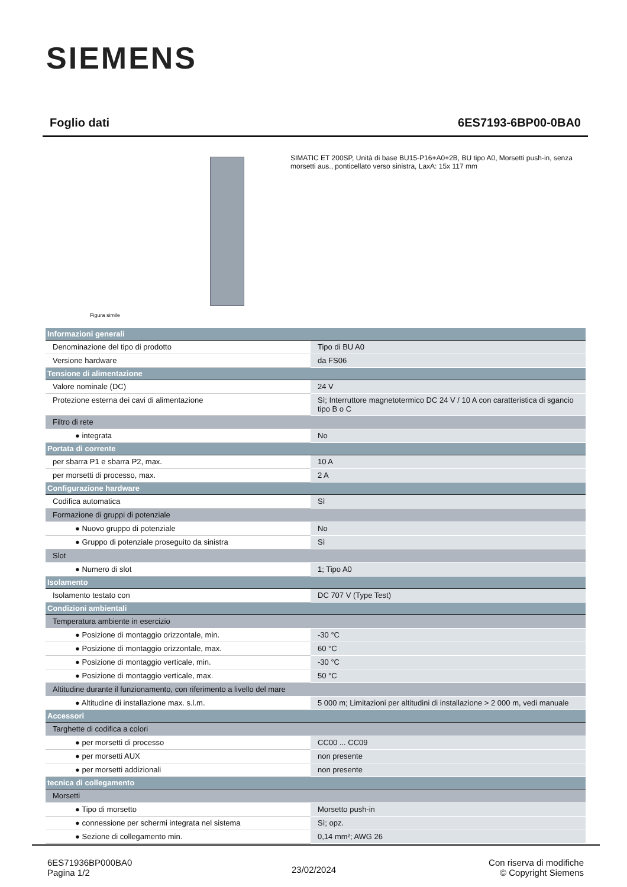SIEMENS
Foglio dati 6ES7193-6BP00-0BA0
Figura simile
SIMATIC ET 200SP, Unità di base BU15-P16+A0+2B, BU tipo A0, Morsetti push-in, senza morsetti aus., ponticellato verso sinistra, LaxA: 15x 117 mm
| Informazioni generali | |
| Denominazione del tipo di prodotto | Tipo di BU A0 |
| Versione hardware | da FS06 |
| Tensione di alimentazione | |
| Valore nominale (DC) | 24 V |
| Protezione esterna dei cavi di alimentazione | Sì; Interruttore magnetotermico DC 24 V / 10 A con caratteristica di sgancio tipo B o C |
| Filtro di rete | |
| ● integrata | No |
| Portata di corrente | |
| per sbarra P1 e sbarra P2, max. | 10 A |
| per morsetti di processo, max. | 2 A |
| Configurazione hardware | |
| Codifica automatica | Sì |
| Formazione di gruppi di potenziale | |
| ● Nuovo gruppo di potenziale | No |
| ● Gruppo di potenziale proseguito da sinistra | Sì |
| Slot | |
| ● Numero di slot | 1; Tipo A0 |
| Isolamento | |
| Isolamento testato con | DC 707 V (Type Test) |
| Condizioni ambientali | |
| Temperatura ambiente in esercizio | |
| ● Posizione di montaggio orizzontale, min. | -30 °C |
| ● Posizione di montaggio orizzontale, max. | 60 °C |
| ● Posizione di montaggio verticale, min. | -30 °C |
| ● Posizione di montaggio verticale, max. | 50 °C |
| Altitudine durante il funzionamento, con riferimento a livello del mare | |
| ● Altitudine di installazione max. s.l.m. | 5 000 m; Limitazioni per altitudini di installazione > 2 000 m, vedi manuale |
| Accessori | |
| Targhette di codifica a colori | |
| ● per morsetti di processo | CC00 ... CC09 |
| ● per morsetti AUX | non presente |
| ● per morsetti addizionali | non presente |
| tecnica di collegamento | |
| Morsetti | |
| ● Tipo di morsetto | Morsetto push-in |
| ● connessione per schermi integrata nel sistema | Sì; opz. |
| ● Sezione di collegamento min. | 0,14 mm²; AWG 26 |
6ES71936BP000BA0
Pagina 1/2
23/02/2024
Con riserva di modifiche
© Copyright Siemens